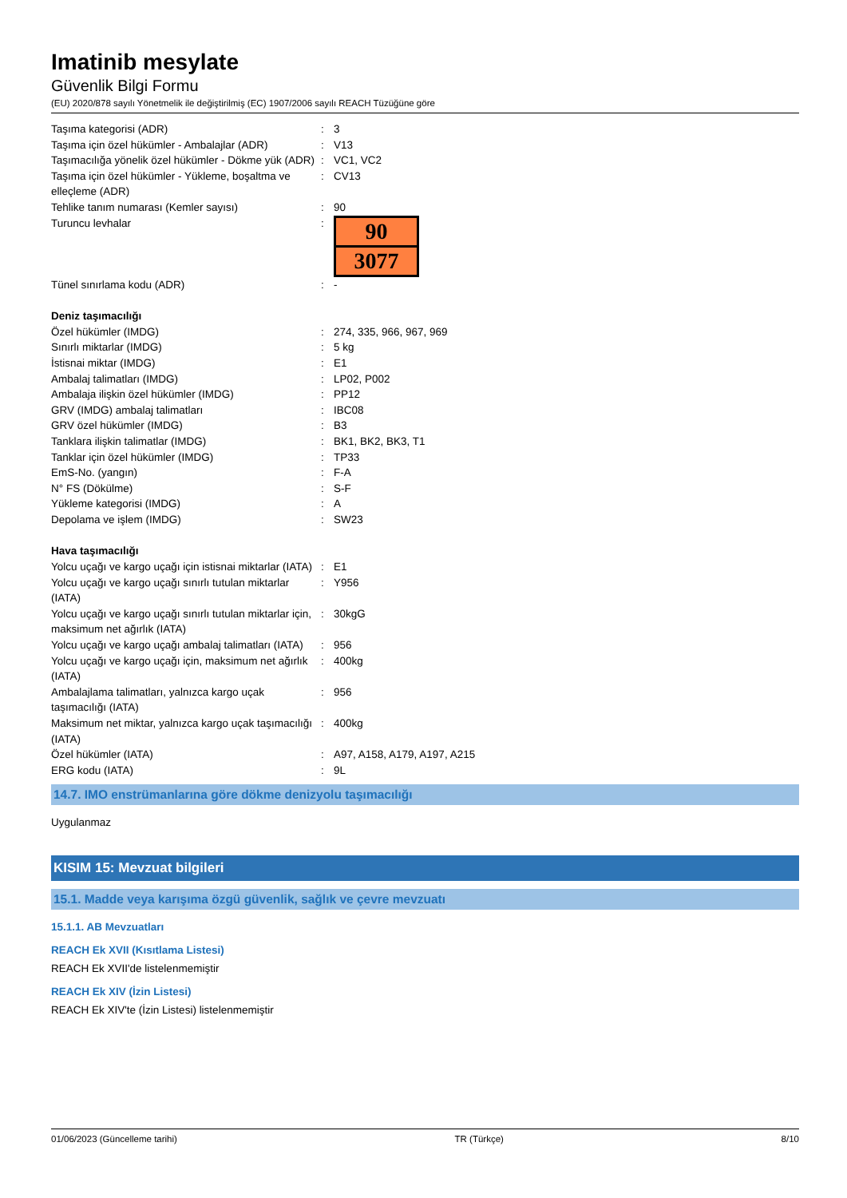Imatinib mesylate
Güvenlik Bilgi Formu
(EU) 2020/878 sayılı Yönetmelik ile değiştirilmiş (EC) 1907/2006 sayılı REACH Tüzüğüne göre
| Taşıma kategorisi (ADR) | : | 3 |
| Taşıma için özel hükümler - Ambalajlar (ADR) | : | V13 |
| Taşımacılığa yönelik özel hükümler - Dökme yük (ADR) | : | VC1, VC2 |
| Taşıma için özel hükümler - Yükleme, boşaltma ve elleçleme (ADR) | : | CV13 |
| Tehlike tanım numarası (Kemler sayısı) | : | 90 |
| Turuncu levhalar | : | 90 3077 |
| Tünel sınırlama kodu (ADR) | : | - |
| Deniz taşımacılığı | | |
| Özel hükümler (IMDG) | : | 274, 335, 966, 967, 969 |
| Sınırlı miktarlar (IMDG) | : | 5 kg |
| İstisnai miktar (IMDG) | : | E1 |
| Ambalaj talimatları (IMDG) | : | LP02, P002 |
| Ambalaja ilişkin özel hükümler (IMDG) | : | PP12 |
| GRV (IMDG) ambalaj talimatları | : | IBC08 |
| GRV özel hükümler (IMDG) | : | B3 |
| Tanklara ilişkin talimatlar (IMDG) | : | BK1, BK2, BK3, T1 |
| Tanklar için özel hükümler (IMDG) | : | TP33 |
| EmS-No. (yangın) | : | F-A |
| N° FS (Dökülme) | : | S-F |
| Yükleme kategorisi (IMDG) | : | A |
| Depolama ve işlem (IMDG) | : | SW23 |
| Hava taşımacılığı | | |
| Yolcu uçağı ve kargo uçağı için istisnai miktarlar (IATA) | : | E1 |
| Yolcu uçağı ve kargo uçağı sınırlı tutulan miktarlar (IATA) | : | Y956 |
| Yolcu uçağı ve kargo uçağı sınırlı tutulan miktarlar için, maksimum net ağırlık (IATA) | : | 30kgG |
| Yolcu uçağı ve kargo uçağı ambalaj talimatları (IATA) | : | 956 |
| Yolcu uçağı ve kargo uçağı için, maksimum net ağırlık (IATA) | : | 400kg |
| Ambalajlama talimatları, yalnızca kargo uçak taşımacılığı (IATA) | : | 956 |
| Maksimum net miktar, yalnızca kargo uçak taşımacılığı (IATA) | : | 400kg |
| Özel hükümler (IATA) | : | A97, A158, A179, A197, A215 |
| ERG kodu (IATA) | : | 9L |
14.7. IMO enstrümanlarına göre dökme denizyolu taşımacılığı
Uygulanmaz
KISIM 15: Mevzuat bilgileri
15.1. Madde veya karışıma özgü güvenlik, sağlık ve çevre mevzuatı
15.1.1. AB Mevzuatları
REACH Ek XVII (Kısıtlama Listesi)
REACH Ek XVII'de listelenmemiştir
REACH Ek XIV (İzin Listesi)
REACH Ek XIV'te (İzin Listesi) listelenmemiştir
01/06/2023 (Güncelleme tarihi) TR (Türkçe) 8/10